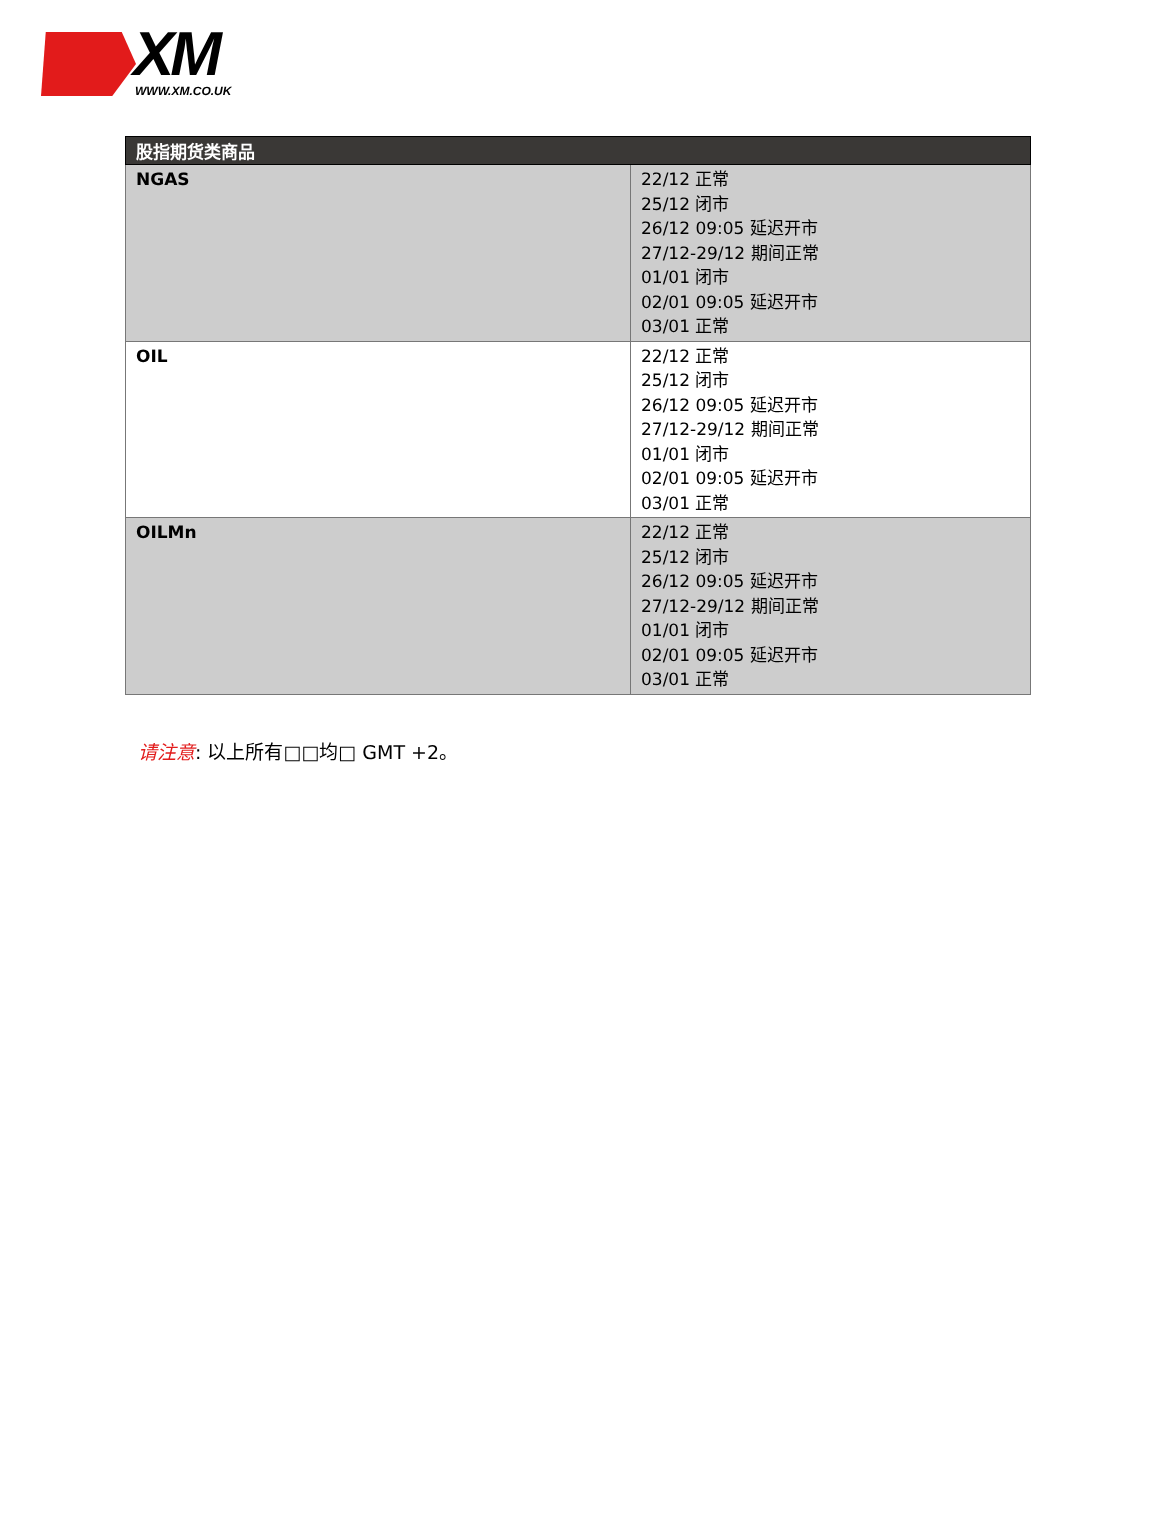XM WWW.XM.CO.UK
| 股指期货类商品 | |
| --- | --- |
| NGAS | 22/12 正常 25/12 闭市 26/12 09:05 延迟开市 27/12-29/12 期间正常 01/01 闭市 02/01 09:05 延迟开市 03/01 正常 |
| OIL | 22/12 正常 25/12 闭市 26/12 09:05 延迟开市 27/12-29/12 期间正常 01/01 闭市 02/01 09:05 延迟开市 03/01 正常 |
| OILMn | 22/12 正常 25/12 闭市 26/12 09:05 延迟开市 27/12-29/12 期间正常 01/01 闭市 02/01 09:05 延迟开市 03/01 正常 |
请注意: 以上所有□□均□ GMT +2。